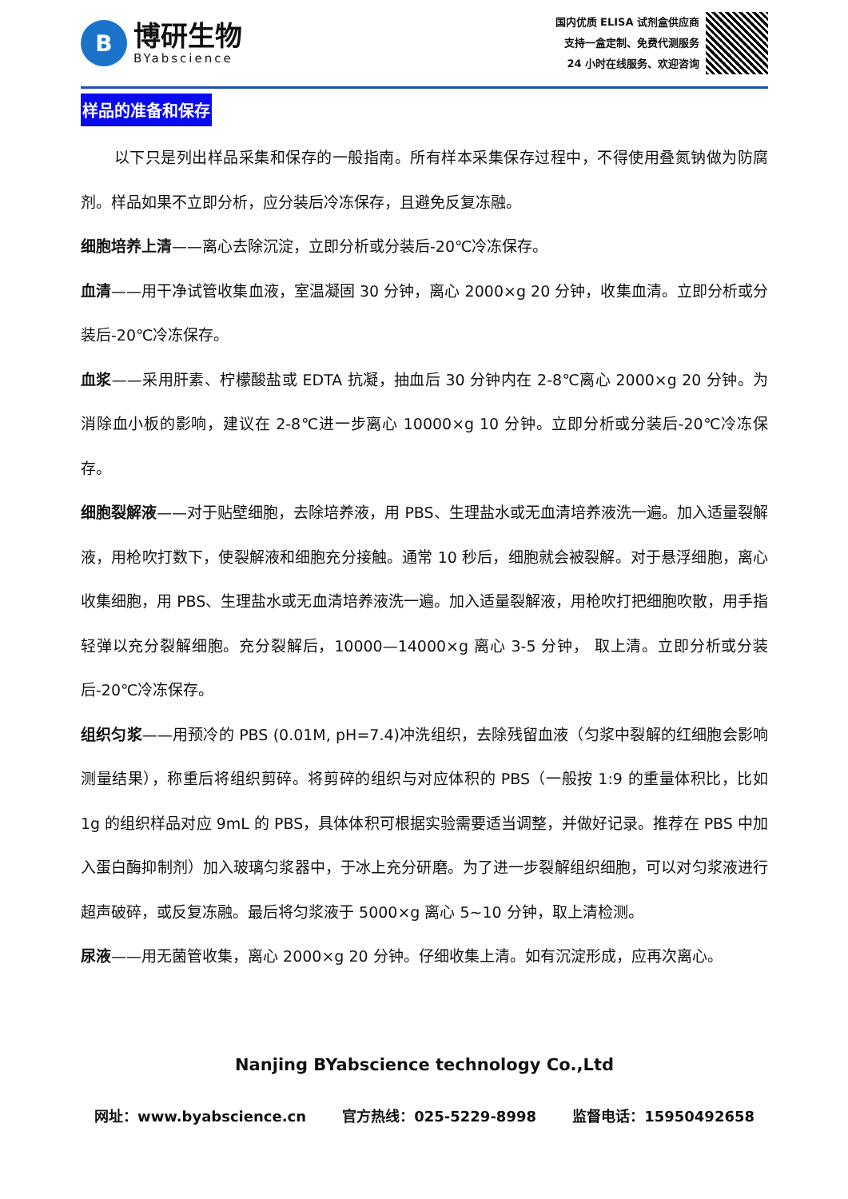B
博研生物
BYabscience
国内优质 ELISA 试剂盒供应商
支持一盒定制、免费代测服务
24 小时在线服务、欢迎咨询
样品的准备和保存
以下只是列出样品采集和保存的一般指南。所有样本采集保存过程中，不得使用叠氮钠做为防腐剂。样品如果不立即分析，应分装后冷冻保存，且避免反复冻融。
细胞培养上清——离心去除沉淀，立即分析或分装后-20℃冷冻保存。
血清——用干净试管收集血液，室温凝固 30 分钟，离心 2000×g 20 分钟，收集血清。立即分析或分装后-20℃冷冻保存。
血浆——采用肝素、柠檬酸盐或 EDTA 抗凝，抽血后 30 分钟内在 2-8℃离心 2000×g 20 分钟。为消除血小板的影响，建议在 2-8℃进一步离心 10000×g 10 分钟。立即分析或分装后-20℃冷冻保存。
细胞裂解液——对于贴壁细胞，去除培养液，用 PBS、生理盐水或无血清培养液洗一遍。加入适量裂解液，用枪吹打数下，使裂解液和细胞充分接触。通常 10 秒后，细胞就会被裂解。对于悬浮细胞，离心收集细胞，用 PBS、生理盐水或无血清培养液洗一遍。加入适量裂解液，用枪吹打把细胞吹散，用手指轻弹以充分裂解细胞。充分裂解后，10000—14000×g 离心 3-5 分钟， 取上清。立即分析或分装后-20℃冷冻保存。
组织匀浆——用预冷的 PBS (0.01M, pH=7.4)冲洗组织，去除残留血液（匀浆中裂解的红细胞会影响测量结果），称重后将组织剪碎。将剪碎的组织与对应体积的 PBS（一般按 1:9 的重量体积比，比如 1g 的组织样品对应 9mL 的 PBS，具体体积可根据实验需要适当调整，并做好记录。推荐在 PBS 中加入蛋白酶抑制剂）加入玻璃匀浆器中，于冰上充分研磨。为了进一步裂解组织细胞，可以对匀浆液进行超声破碎，或反复冻融。最后将匀浆液于 5000×g 离心 5~10 分钟，取上清检测。
尿液——用无菌管收集，离心 2000×g 20 分钟。仔细收集上清。如有沉淀形成，应再次离心。
Nanjing BYabscience technology Co.,Ltd
网址：www.byabscience.cn 官方热线：025-5229-8998 监督电话：15950492658